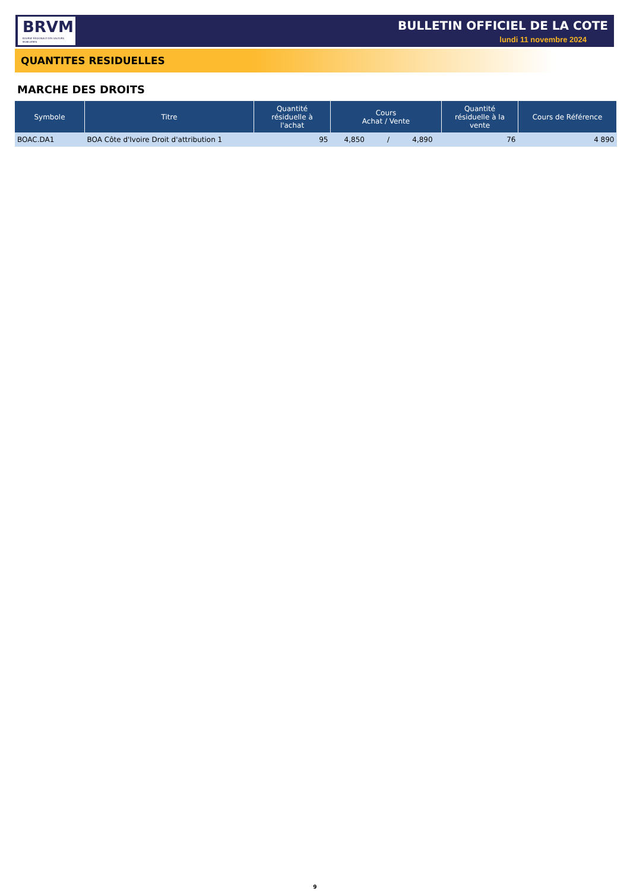BRVM
BOURSE REGIONALE DES VALEURS MOBILIERES
BULLETIN OFFICIEL DE LA COTE
lundi 11 novembre 2024
QUANTITES RESIDUELLES
MARCHE DES DROITS
| Symbole | Titre | Quantité résiduelle à l'achat | Cours Achat / Vente | Quantité résiduelle à la vente | Cours de Référence |
| --- | --- | --- | --- | --- | --- |
| BOAC.DA1 | BOA Côte d'Ivoire Droit d'attribution 1 | 95 | 4,850 / 4,890 | 76 | 4 890 |
9